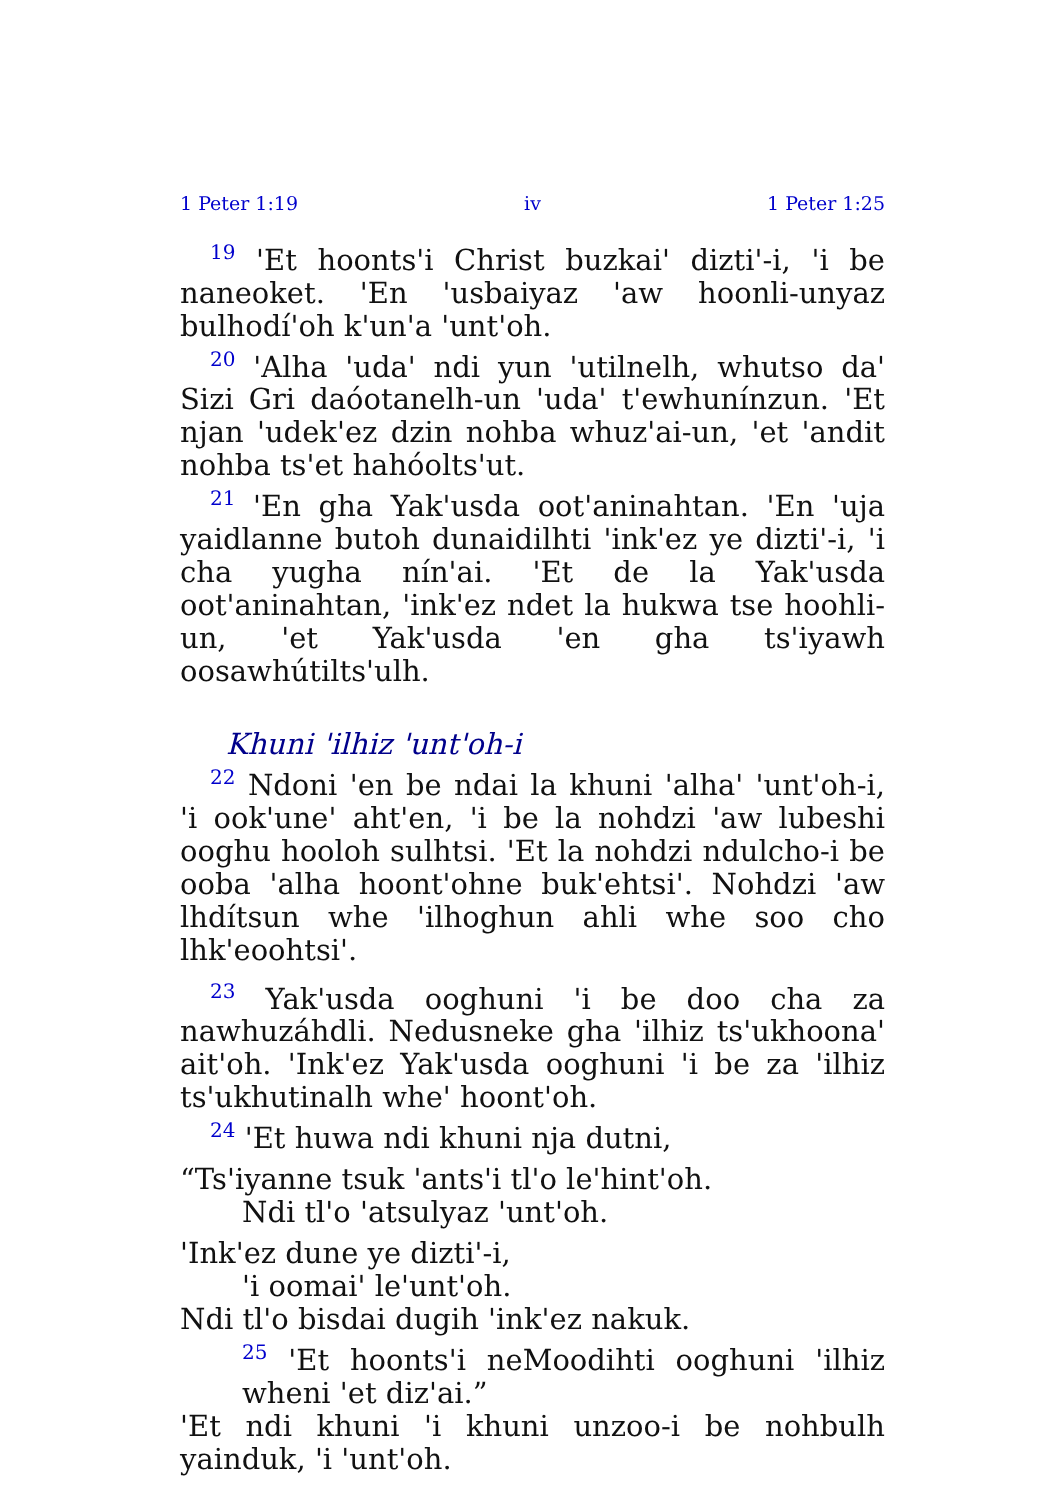1 Peter 1:19 iv 1 Peter 1:25
<sup>19</sup> 'Et hoonts'i Christ buzkai' dizti'-i, 'i be naneoket. 'En 'usbaiyaz 'aw hoonli-unyaz bulhodí'oh k'un'a 'unt'oh.
<sup>20</sup> 'Alha 'uda' ndi yun 'utilnelh, whutso da' Sizi Gri daóotanelh-un 'uda' t'ewhunínzun. 'Et njan 'udek'ez dzin nohba whuz'ai-un, 'et 'andit nohba ts'et hahóolts'ut.
<sup>21</sup> 'En gha Yak'usda oot'aninahtan. 'En 'uja yaidlanne butoh dunaidilhti 'ink'ez ye dizti'-i, 'i cha yugha nín'ai. 'Et de la Yak'usda oot'aninahtan, 'ink'ez ndet la hukwa tse hoohli-un, 'et Yak'usda 'en gha ts'iyawh oosawhútilts'ulh.
Khuni 'ilhiz 'unt'oh-i
<sup>22</sup> Ndoni 'en be ndai la khuni 'alha' 'unt'oh-i, 'i ook'une' aht'en, 'i be la nohdzi 'aw lubeshi ooghu hooloh sulhtsi. 'Et la nohdzi ndulcho-i be ooba 'alha hoont'ohne buk'ehtsi'. Nohdzi 'aw lhdítsun whe 'ilhoghun ahli whe soo cho lhk'eoohtsi'.
<sup>23</sup> Yak'usda ooghuni 'i be doo cha za nawhuzáhdli. Nedusneke gha 'ilhiz ts'ukhoona' ait'oh. 'Ink'ez Yak'usda ooghuni 'i be za 'ilhiz ts'ukhutinalh whe' hoont'oh.
<sup>24</sup> 'Et huwa ndi khuni nja dutni,
“Ts'iyanne tsuk 'ants'i tl'o le'hint'oh.
Ndi tl'o 'atsulyaz 'unt'oh.
'Ink'ez dune ye dizti'-i,
'i oomai' le'unt'oh.
Ndi tl'o bisdai dugih 'ink'ez nakuk.
<sup>25</sup> 'Et hoonts'i neMoodihti ooghuni 'ilhiz wheni 'et diz'ai.”
'Et ndi khuni 'i khuni unzoo-i be nohbulh yainduk, 'i 'unt'oh.